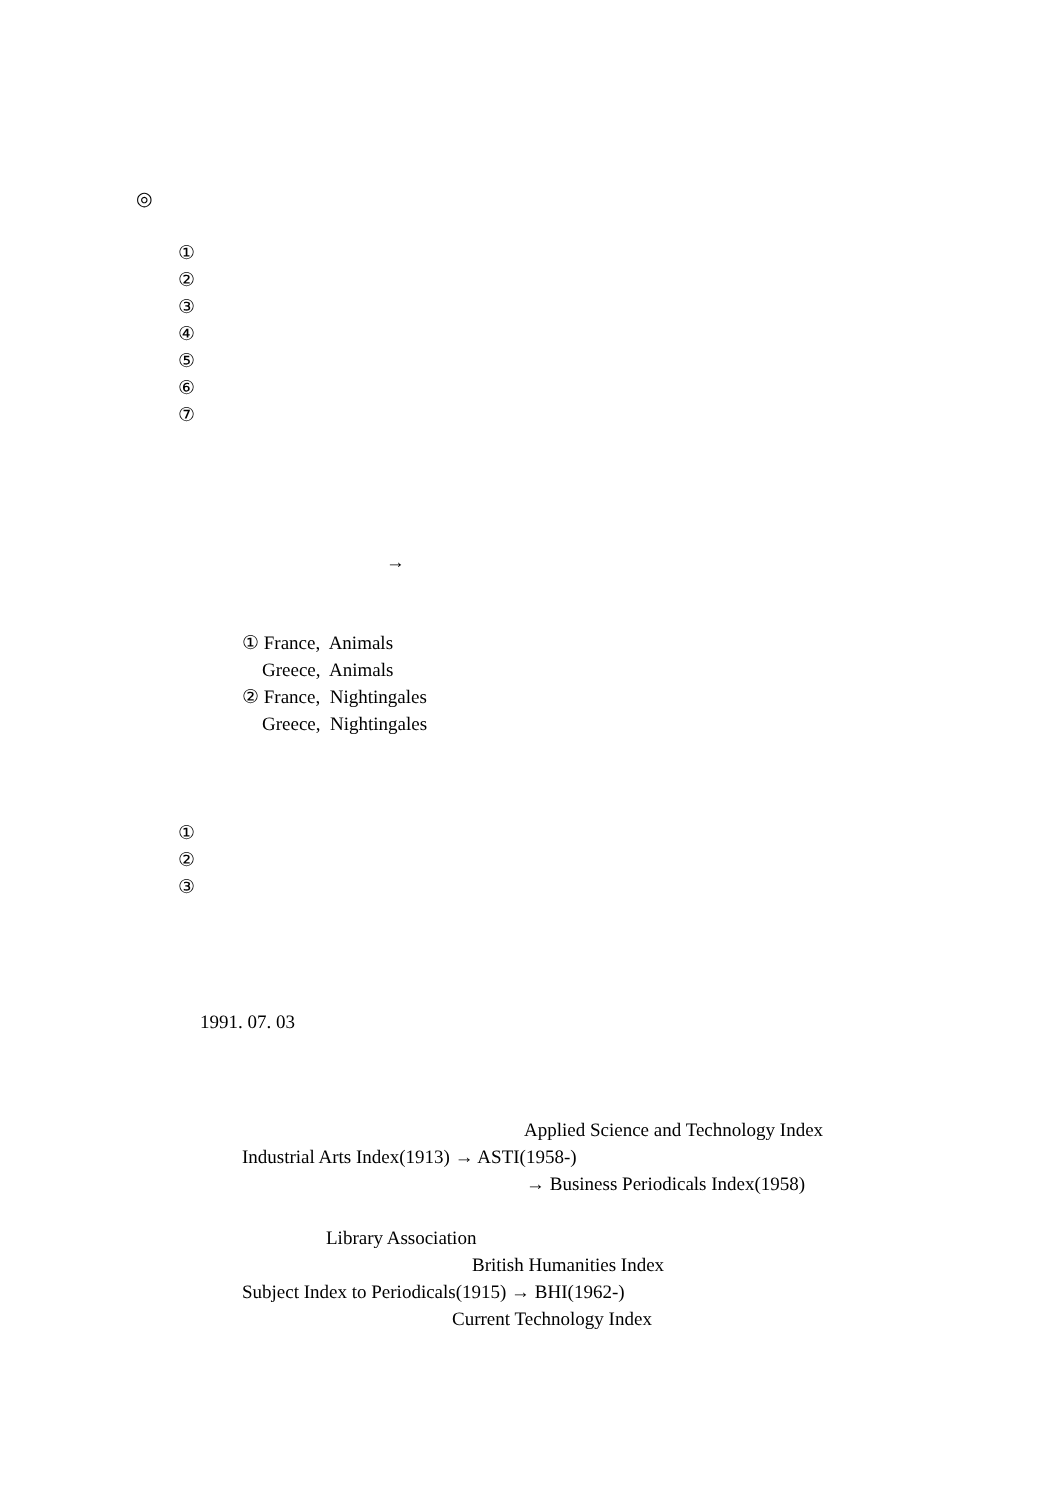◎
①
②
③
④
⑤
⑥
⑦
→
① France, Animals
Greece, Animals
② France, Nightingales
Greece, Nightingales
①
②
③
1991. 07. 03
Applied Science and Technology Index
Industrial Arts Index(1913) → ASTI(1958-)
→ Business Periodicals Index(1958)
Library Association
British Humanities Index
Subject Index to Periodicals(1915) → BHI(1962-)
Current Technology Index